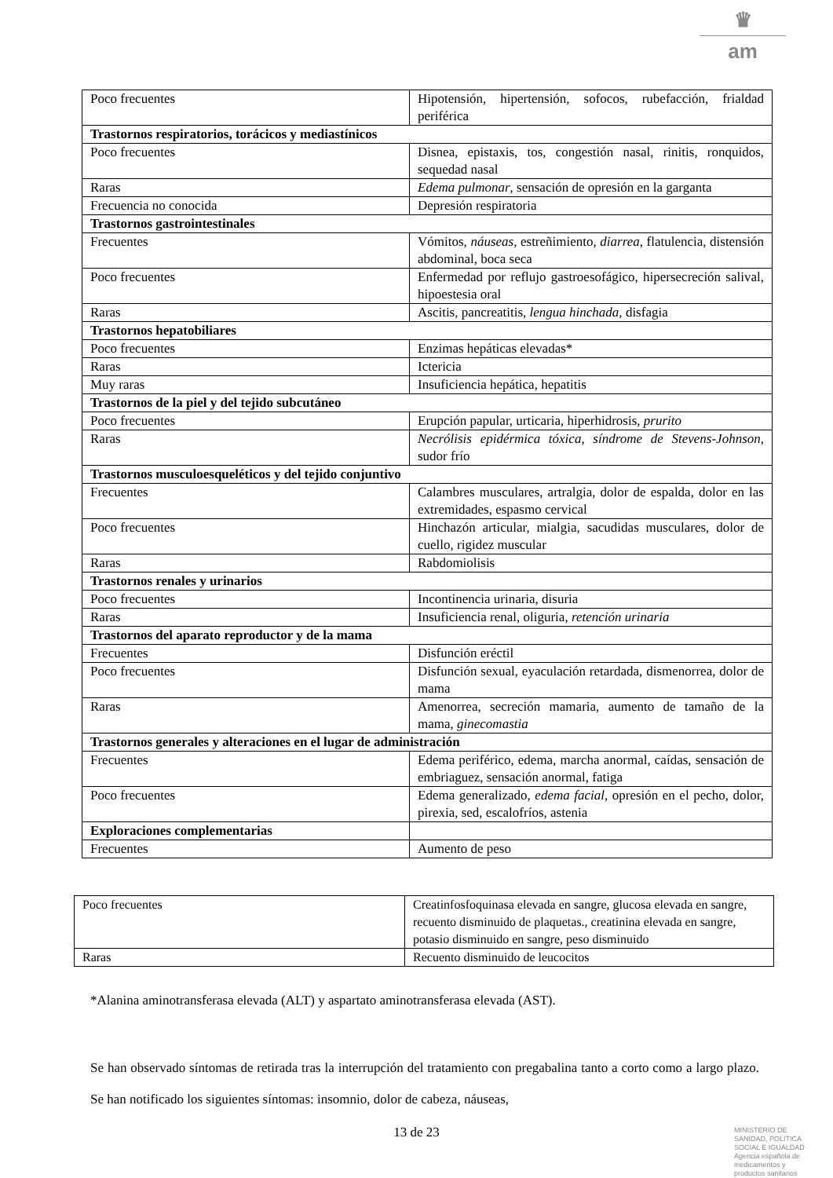♛
am
| Poco frecuentes | Hipotensión, hipertensión, sofocos, rubefacción, frialdad periférica |
| Trastornos respiratorios, torácicos y mediastínicos | |
| Poco frecuentes | Disnea, epistaxis, tos, congestión nasal, rinitis, ronquidos, sequedad nasal |
| Raras | Edema pulmonar , sensación de opresión en la garganta |
| Frecuencia no conocida | Depresión respiratoria |
| Trastornos gastrointestinales | |
| Frecuentes | Vómitos, náuseas , estreñimiento, diarrea , flatulencia, distensión abdominal, boca seca |
| Poco frecuentes | Enfermedad por reflujo gastroesofágico, hipersecreción salival, hipoestesia oral |
| Raras | Ascitis, pancreatitis, lengua hinchada, disfagia |
| Trastornos hepatobiliares | |
| Poco frecuentes | Enzimas hepáticas elevadas* |
| Raras | Ictericia |
| Muy raras | Insuficiencia hepática, hepatitis |
| Trastornos de la piel y del tejido subcutáneo | |
| Poco frecuentes | Erupción papular, urticaria, hiperhidrosis, prurito |
| Raras | Necrólisis epidérmica tóxica, síndrome de Stevens-Johnson, sudor frío |
| Trastornos musculoesqueléticos y del tejido conjuntivo | |
| Frecuentes | Calambres musculares, artralgia, dolor de espalda, dolor en las extremidades, espasmo cervical |
| Poco frecuentes | Hinchazón articular, mialgia, sacudidas musculares, dolor de cuello, rigidez muscular |
| Raras | Rabdomiolisis |
| Trastornos renales y urinarios | |
| Poco frecuentes | Incontinencia urinaria, disuria |
| Raras | Insuficiencia renal, oliguria, retención urinaria |
| Trastornos del aparato reproductor y de la mama | |
| Frecuentes | Disfunción eréctil |
| Poco frecuentes | Disfunción sexual, eyaculación retardada, dismenorrea, dolor de mama |
| Raras | Amenorrea, secreción mamaria, aumento de tamaño de la mama, ginecomastia |
| Trastornos generales y alteraciones en el lugar de administración | |
| Frecuentes | Edema periférico, edema, marcha anormal, caídas, sensación de embriaguez, sensación anormal, fatiga |
| Poco frecuentes | Edema generalizado, edema facial, opresión en el pecho, dolor, pirexia, sed, escalofríos, astenia |
| Exploraciones complementarias | |
| Frecuentes | Aumento de peso |
| Poco frecuentes | Creatinfosfoquinasa elevada en sangre, glucosa elevada en sangre, recuento disminuido de plaquetas., creatinina elevada en sangre, potasio disminuido en sangre, peso disminuido |
| Raras | Recuento disminuido de leucocitos |
*Alanina aminotransferasa elevada (ALT) y aspartato aminotransferasa elevada (AST).
Se han observado síntomas de retirada tras la interrupción del tratamiento con pregabalina tanto a corto como a largo plazo. Se han notificado los siguientes síntomas: insomnio, dolor de cabeza, náuseas,
13 de 23
MINISTERIO DE
SANIDAD, POLITICA
SOCIAL E IGUALDAD
Agencia española de
medicamentos y
productos sanitarios